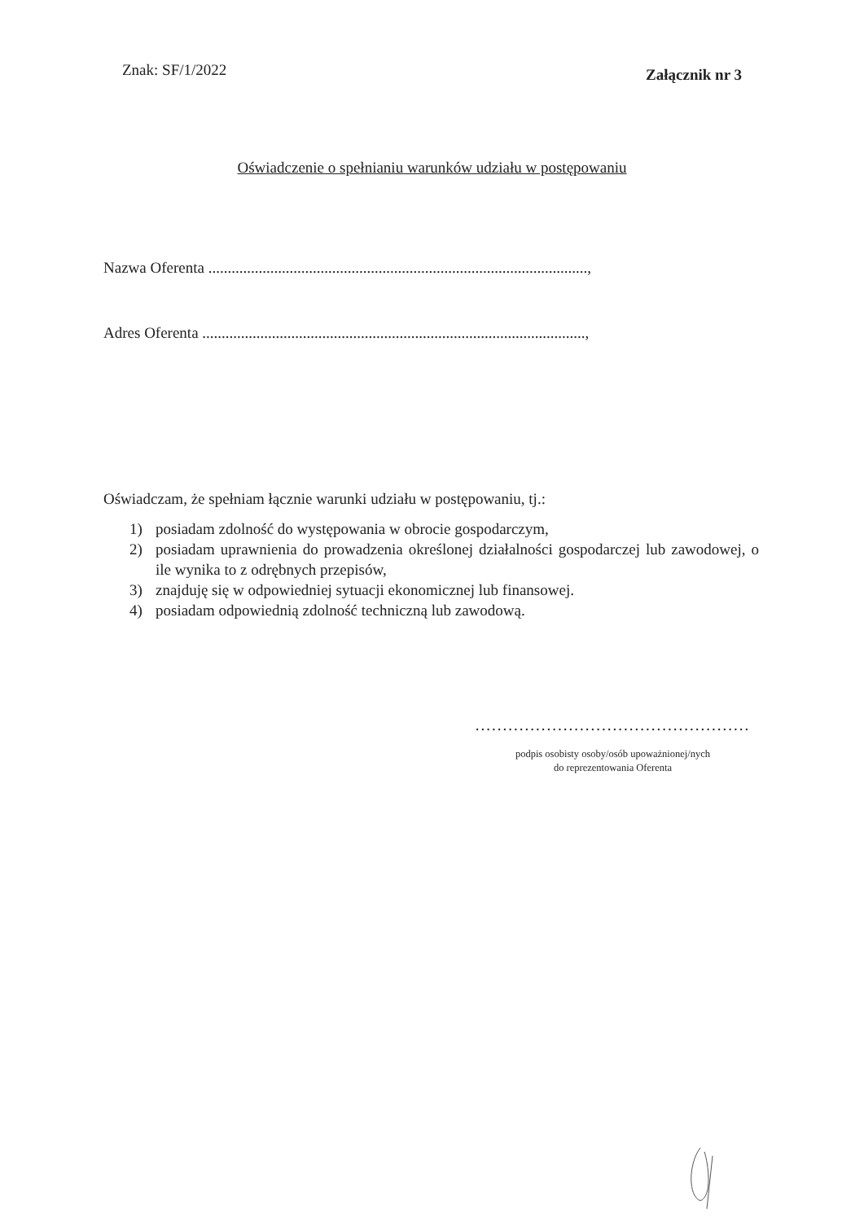Znak: SF/1/2022
Załącznik nr 3
Oświadczenie o spełnianiu warunków udziału w postępowaniu
Nazwa Oferenta ..................................................................................................,
Adres Oferenta ...................................................................................................,
Oświadczam, że spełniam łącznie warunki udziału w postępowaniu, tj.:
1) posiadam zdolność do występowania w obrocie gospodarczym,
2) posiadam uprawnienia do prowadzenia określonej działalności gospodarczej lub zawodowej, o ile wynika to z odrębnych przepisów,
3) znajduję się w odpowiedniej sytuacji ekonomicznej lub finansowej.
4) posiadam odpowiednią zdolność techniczną lub zawodową.
..................................................
podpis osobisty osoby/osób upoważnionej/nych
do reprezentowania Oferenta